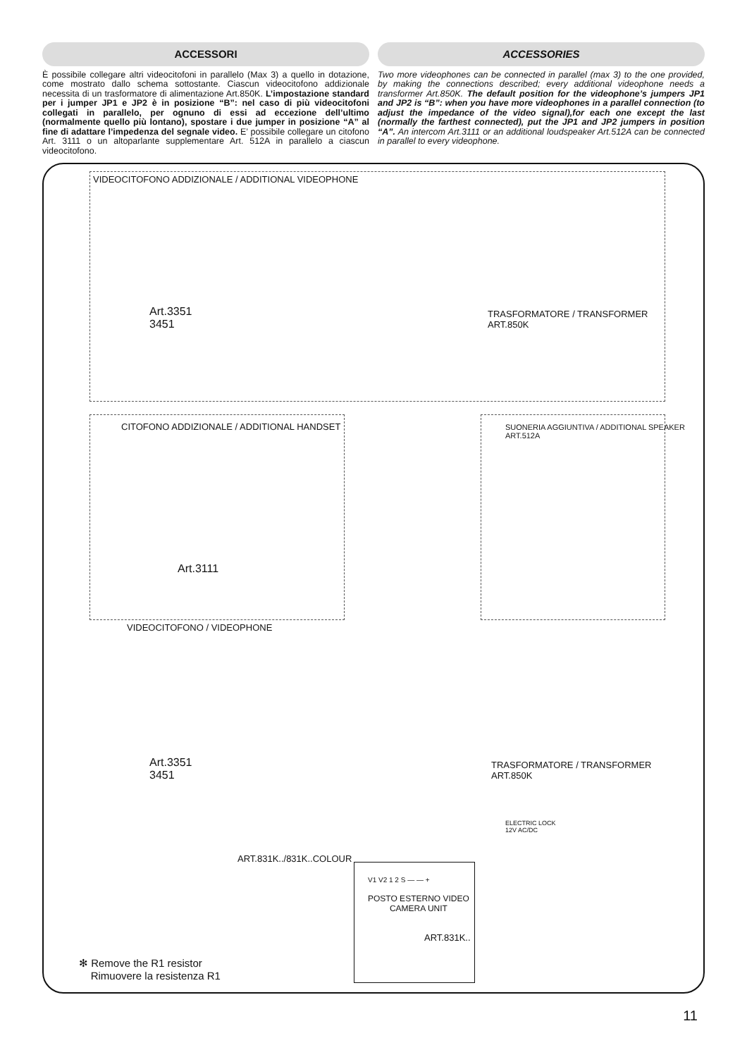ACCESSORI
È possibile collegare altri videocitofoni in parallelo (Max 3) a quello in dotazione, come mostrato dallo schema sottostante. Ciascun videocitofono addizionale necessita di un trasformatore di alimentazione Art.850K. L’impostazione standard per i jumper JP1 e JP2 è in posizione “B”: nel caso di più videocitofoni collegati in parallelo, per ognuno di essi ad eccezione dell’ultimo (normalmente quello più lontano), spostare i due jumper in posizione “A” al fine di adattare l’impedenza del segnale video. E’ possibile collegare un citofono Art. 3111 o un altoparlante supplementare Art. 512A in parallelo a ciascun videocitofono.
ACCESSORIES
Two more videophones can be connected in parallel (max 3) to the one provided, by making the connections described; every additional videophone needs a transformer Art.850K. The default position for the videophone’s jumpers JP1 and JP2 is “B”: when you have more videophones in a parallel connection (to adjust the impedance of the video signal),for each one except the last (normally the farthest connected), put the JP1 and JP2 jumpers in position “A”. An intercom Art.3111 or an additional loudspeaker Art.512A can be connected in parallel to every videophone.
VIDEOCITOFONO ADDIZIONALE / ADDITIONAL VIDEOPHONE
Art.3351
3451
TRASFORMATORE / TRANSFORMER
ART.850K
CITOFONO ADDIZIONALE / ADDITIONAL HANDSET
Art.3111
SUONERIA AGGIUNTIVA / ADDITIONAL SPEAKER
ART.512A
VIDEOCITOFONO / VIDEOPHONE
Art.3351
3451
TRASFORMATORE / TRANSFORMER
ART.850K
ELECTRIC LOCK
12V AC/DC
ART.831K../831K..COLOUR
V1 V2 1 2 S — — +
POSTO ESTERNO VIDEO
CAMERA UNIT
ART.831K..
✻ Remove the R1 resistor
Rimuovere la resistenza R1
11